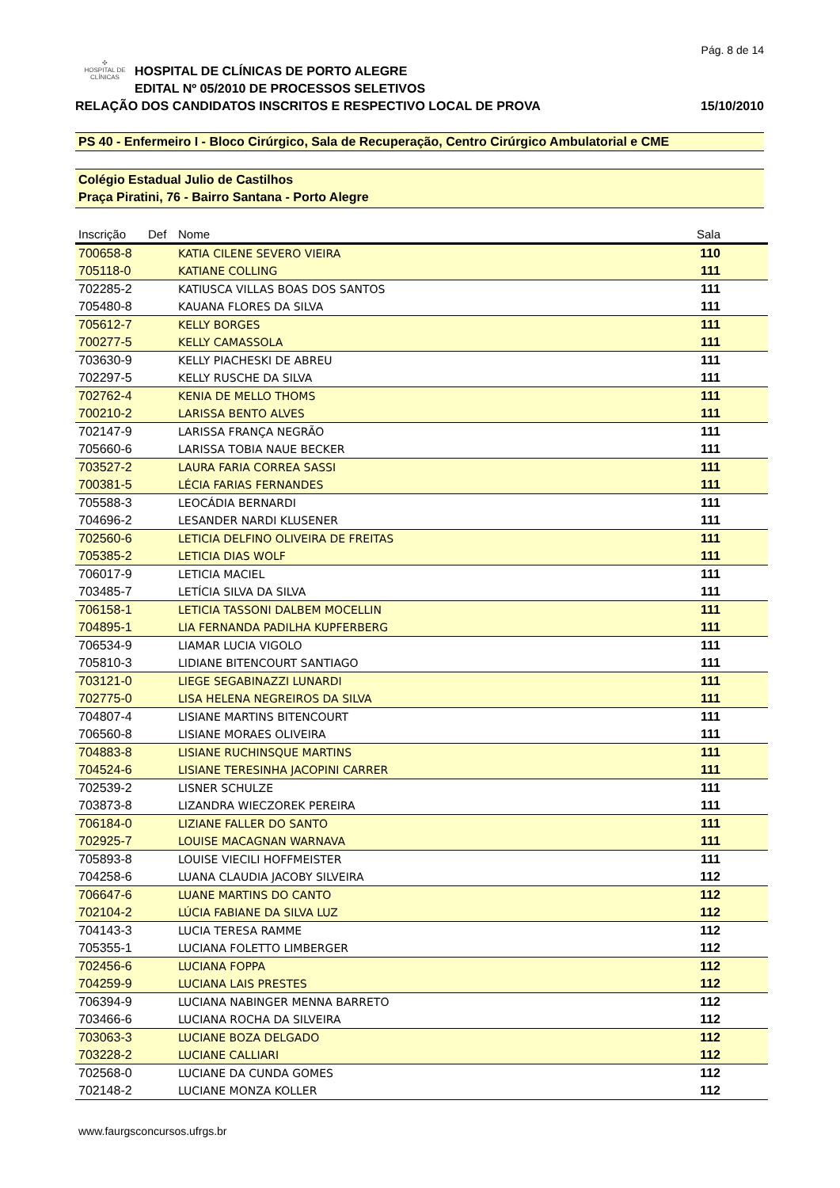Pág. 8 de 14
✣
HOSPITAL DE CLÍNICAS HOSPITAL DE CLÍNICAS DE PORTO ALEGRE
EDITAL Nº 05/2010 DE PROCESSOS SELETIVOS
RELAÇÃO DOS CANDIDATOS INSCRITOS E RESPECTIVO LOCAL DE PROVA 15/10/2010
PS 40 - Enfermeiro I - Bloco Cirúrgico, Sala de Recuperação, Centro Cirúrgico Ambulatorial e CME
Colégio Estadual Julio de Castilhos
Praça Piratini, 76 - Bairro Santana - Porto Alegre
| Inscrição | Def | Nome | Sala |
| --- | --- | --- | --- |
| 700658-8 | | KATIA CILENE SEVERO VIEIRA | 110 |
| 705118-0 | | KATIANE COLLING | 111 |
| 702285-2 | | KATIUSCA VILLAS BOAS DOS SANTOS | 111 |
| 705480-8 | | KAUANA FLORES DA SILVA | 111 |
| 705612-7 | | KELLY BORGES | 111 |
| 700277-5 | | KELLY CAMASSOLA | 111 |
| 703630-9 | | KELLY PIACHESKI DE ABREU | 111 |
| 702297-5 | | KELLY RUSCHE DA SILVA | 111 |
| 702762-4 | | KENIA DE MELLO THOMS | 111 |
| 700210-2 | | LARISSA BENTO ALVES | 111 |
| 702147-9 | | LARISSA FRANÇA NEGRÃO | 111 |
| 705660-6 | | LARISSA TOBIA NAUE BECKER | 111 |
| 703527-2 | | LAURA FARIA CORREA SASSI | 111 |
| 700381-5 | | LÉCIA FARIAS FERNANDES | 111 |
| 705588-3 | | LEOCÁDIA BERNARDI | 111 |
| 704696-2 | | LESANDER NARDI KLUSENER | 111 |
| 702560-6 | | LETICIA DELFINO OLIVEIRA DE FREITAS | 111 |
| 705385-2 | | LETICIA DIAS WOLF | 111 |
| 706017-9 | | LETICIA MACIEL | 111 |
| 703485-7 | | LETÍCIA SILVA DA SILVA | 111 |
| 706158-1 | | LETICIA TASSONI DALBEM MOCELLIN | 111 |
| 704895-1 | | LIA FERNANDA PADILHA KUPFERBERG | 111 |
| 706534-9 | | LIAMAR LUCIA VIGOLO | 111 |
| 705810-3 | | LIDIANE BITENCOURT SANTIAGO | 111 |
| 703121-0 | | LIEGE SEGABINAZZI LUNARDI | 111 |
| 702775-0 | | LISA HELENA NEGREIROS DA SILVA | 111 |
| 704807-4 | | LISIANE MARTINS BITENCOURT | 111 |
| 706560-8 | | LISIANE MORAES OLIVEIRA | 111 |
| 704883-8 | | LISIANE RUCHINSQUE MARTINS | 111 |
| 704524-6 | | LISIANE TERESINHA JACOPINI CARRER | 111 |
| 702539-2 | | LISNER SCHULZE | 111 |
| 703873-8 | | LIZANDRA WIECZOREK PEREIRA | 111 |
| 706184-0 | | LIZIANE FALLER DO SANTO | 111 |
| 702925-7 | | LOUISE MACAGNAN WARNAVA | 111 |
| 705893-8 | | LOUISE VIECILI HOFFMEISTER | 111 |
| 704258-6 | | LUANA CLAUDIA JACOBY SILVEIRA | 112 |
| 706647-6 | | LUANE MARTINS DO CANTO | 112 |
| 702104-2 | | LÚCIA FABIANE DA SILVA LUZ | 112 |
| 704143-3 | | LUCIA TERESA RAMME | 112 |
| 705355-1 | | LUCIANA FOLETTO LIMBERGER | 112 |
| 702456-6 | | LUCIANA FOPPA | 112 |
| 704259-9 | | LUCIANA LAIS PRESTES | 112 |
| 706394-9 | | LUCIANA NABINGER MENNA BARRETO | 112 |
| 703466-6 | | LUCIANA ROCHA DA SILVEIRA | 112 |
| 703063-3 | | LUCIANE BOZA DELGADO | 112 |
| 703228-2 | | LUCIANE CALLIARI | 112 |
| 702568-0 | | LUCIANE DA CUNDA GOMES | 112 |
| 702148-2 | | LUCIANE MONZA KOLLER | 112 |
www.faurgsconcursos.ufrgs.br